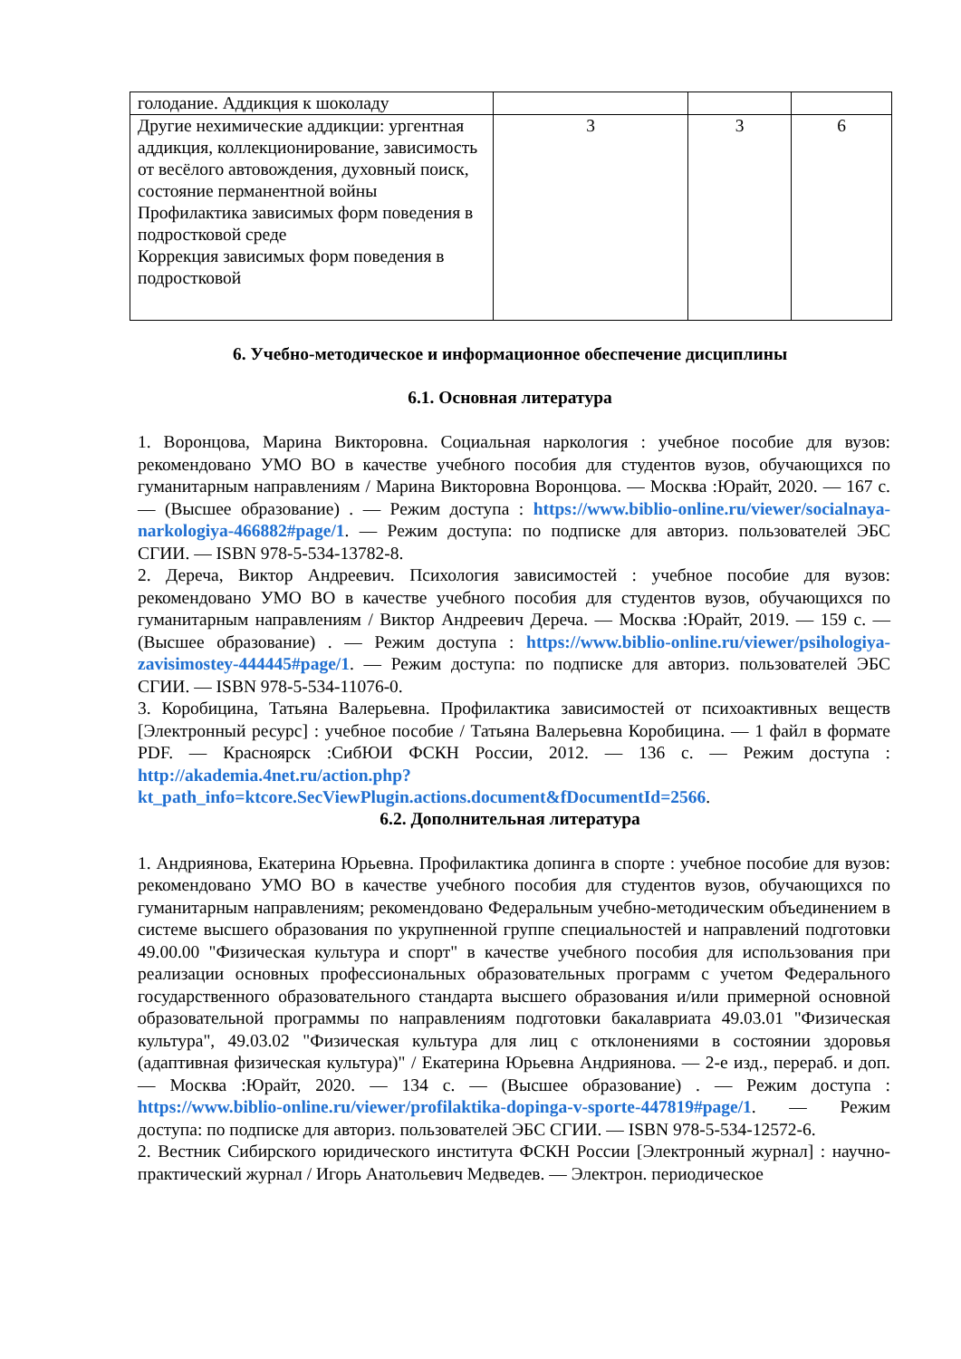| голодание. Аддикция к шоколаду | | | |
| Другие нехимические аддикции: ургентная аддикция, коллекционирование, зависимость от весёлого автовождения, духовный поиск, состояние перманентной войны Профилактика зависимых форм поведения в подростковой среде Коррекция зависимых форм поведения в подростковой | 3 | 3 | 6 |
6. Учебно-методическое и информационное обеспечение дисциплины
6.1. Основная литература
1. Воронцова, Марина Викторовна. Социальная наркология : учебное пособие для вузов: рекомендовано УМО ВО в качестве учебного пособия для студентов вузов, обучающихся по гуманитарным направлениям / Марина Викторовна Воронцова. — Москва :Юрайт, 2020. — 167 с. — (Высшее образование) . — Режим доступа : https://www.biblio-online.ru/viewer/socialnaya-narkologiya-466882#page/1. — Режим доступа: по подписке для авториз. пользователей ЭБС СГИИ. — ISBN 978-5-534-13782-8.
2. Дереча, Виктор Андреевич. Психология зависимостей : учебное пособие для вузов: рекомендовано УМО ВО в качестве учебного пособия для студентов вузов, обучающихся по гуманитарным направлениям / Виктор Андреевич Дереча. — Москва :Юрайт, 2019. — 159 с. — (Высшее образование) . — Режим доступа : https://www.biblio-online.ru/viewer/psihologiya-zavisimostey-444445#page/1. — Режим доступа: по подписке для авториз. пользователей ЭБС СГИИ. — ISBN 978-5-534-11076-0.
3. Коробицина, Татьяна Валерьевна. Профилактика зависимостей от психоактивных веществ [Электронный ресурс] : учебное пособие / Татьяна Валерьевна Коробицина. — 1 файл в формате PDF. — Красноярск :СибЮИ ФСКН России, 2012. — 136 с. — Режим доступа : http://akademia.4net.ru/action.php?kt_path_info=ktcore.SecViewPlugin.actions.document&fDocumentId=2566.
6.2. Дополнительная литература
1. Андриянова, Екатерина Юрьевна. Профилактика допинга в спорте : учебное пособие для вузов: рекомендовано УМО ВО в качестве учебного пособия для студентов вузов, обучающихся по гуманитарным направлениям; рекомендовано Федеральным учебно-методическим объединением в системе высшего образования по укрупненной группе специальностей и направлений подготовки 49.00.00 "Физическая культура и спорт" в качестве учебного пособия для использования при реализации основных профессиональных образовательных программ с учетом Федерального государственного образовательного стандарта высшего образования и/или примерной основной образовательной программы по направлениям подготовки бакалавриата 49.03.01 "Физическая культура", 49.03.02 "Физическая культура для лиц с отклонениями в состоянии здоровья (адаптивная физическая культура)" / Екатерина Юрьевна Андриянова. — 2-е изд., перераб. и доп. — Москва :Юрайт, 2020. — 134 с. — (Высшее образование) . — Режим доступа : https://www.biblio-online.ru/viewer/profilaktika-dopinga-v-sporte-447819#page/1. — Режим доступа: по подписке для авториз. пользователей ЭБС СГИИ. — ISBN 978-5-534-12572-6.
2. Вестник Сибирского юридического института ФСКН России [Электронный журнал] : научно-практический журнал / Игорь Анатольевич Медведев. — Электрон. периодическое